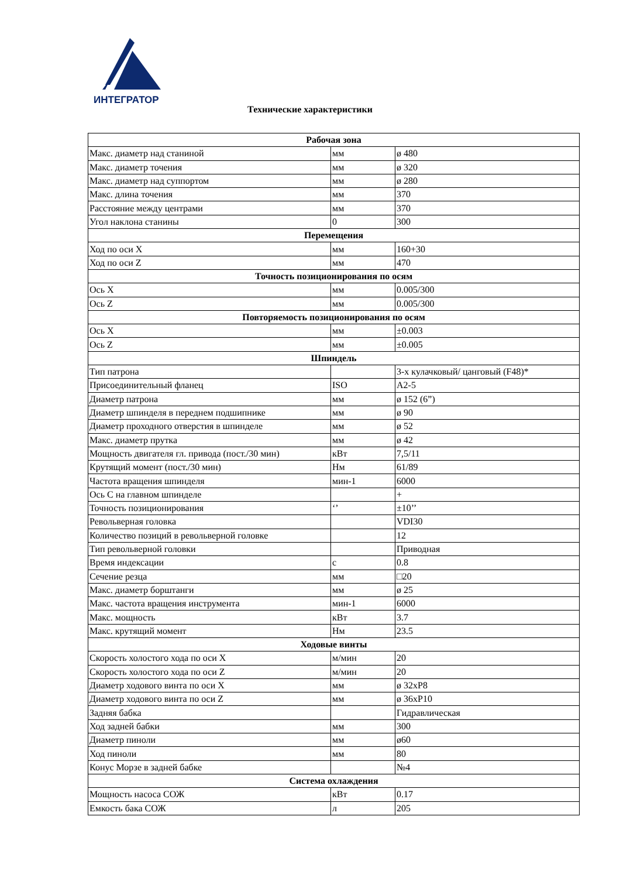ИНТЕГРАТОР
Технические характеристики
| Рабочая зона | | |
| --- | --- | --- |
| Макс. диаметр над станиной | мм | ø 480 |
| Макс. диаметр точения | мм | ø 320 |
| Макс. диаметр над суппортом | мм | ø 280 |
| Макс. длина точения | мм | 370 |
| Расстояние между центрами | мм | 370 |
| Угол наклона станины | 0 | 300 |
| Перемещения | | |
| Ход по оси X | мм | 160+30 |
| Ход по оси Z | мм | 470 |
| Точность позиционирования по осям | | |
| Ось X | мм | 0.005/300 |
| Ось Z | мм | 0.005/300 |
| Повторяемость позиционирования по осям | | |
| Ось X | мм | ±0.003 |
| Ось Z | мм | ±0.005 |
| Шпиндель | | |
| Тип патрона | | 3-х кулачковый/ цанговый (F48)* |
| Присоединительный фланец | ISO | A2-5 |
| Диаметр патрона | мм | ø 152 (6”) |
| Диаметр шпинделя в переднем подшипнике | мм | ø 90 |
| Диаметр проходного отверстия в шпинделе | мм | ø 52 |
| Макс. диаметр прутка | мм | ø 42 |
| Мощность двигателя гл. привода (пост./30 мин) | кВт | 7,5/11 |
| Крутящий момент (пост./30 мин) | Нм | 61/89 |
| Частота вращения шпинделя | мин-1 | 6000 |
| Ось С на главном шпинделе | | + |
| Точность позиционирования | ‘’ | ±10’’ |
| Револьверная головка | | VDI30 |
| Количество позиций в револьверной головке | | 12 |
| Тип револьверной головки | | Приводная |
| Время индексации | с | 0.8 |
| Сечение резца | мм | □20 |
| Макс. диаметр борштанги | мм | ø 25 |
| Макс. частота вращения инструмента | мин-1 | 6000 |
| Макс. мощность | кВт | 3.7 |
| Макс. крутящий момент | Нм | 23.5 |
| Ходовые винты | | |
| Скорость холостого хода по оси X | м/мин | 20 |
| Скорость холостого хода по оси Z | м/мин | 20 |
| Диаметр ходового винта по оси X | мм | ø 32xP8 |
| Диаметр ходового винта по оси Z | мм | ø 36xP10 |
| Задняя бабка | | Гидравлическая |
| Ход задней бабки | мм | 300 |
| Диаметр пиноли | мм | ø60 |
| Ход пиноли | мм | 80 |
| Конус Морзе в задней бабке | | №4 |
| Система охлаждения | | |
| Мощность насоса СОЖ | кВт | 0.17 |
| Емкость бака СОЖ | л | 205 |